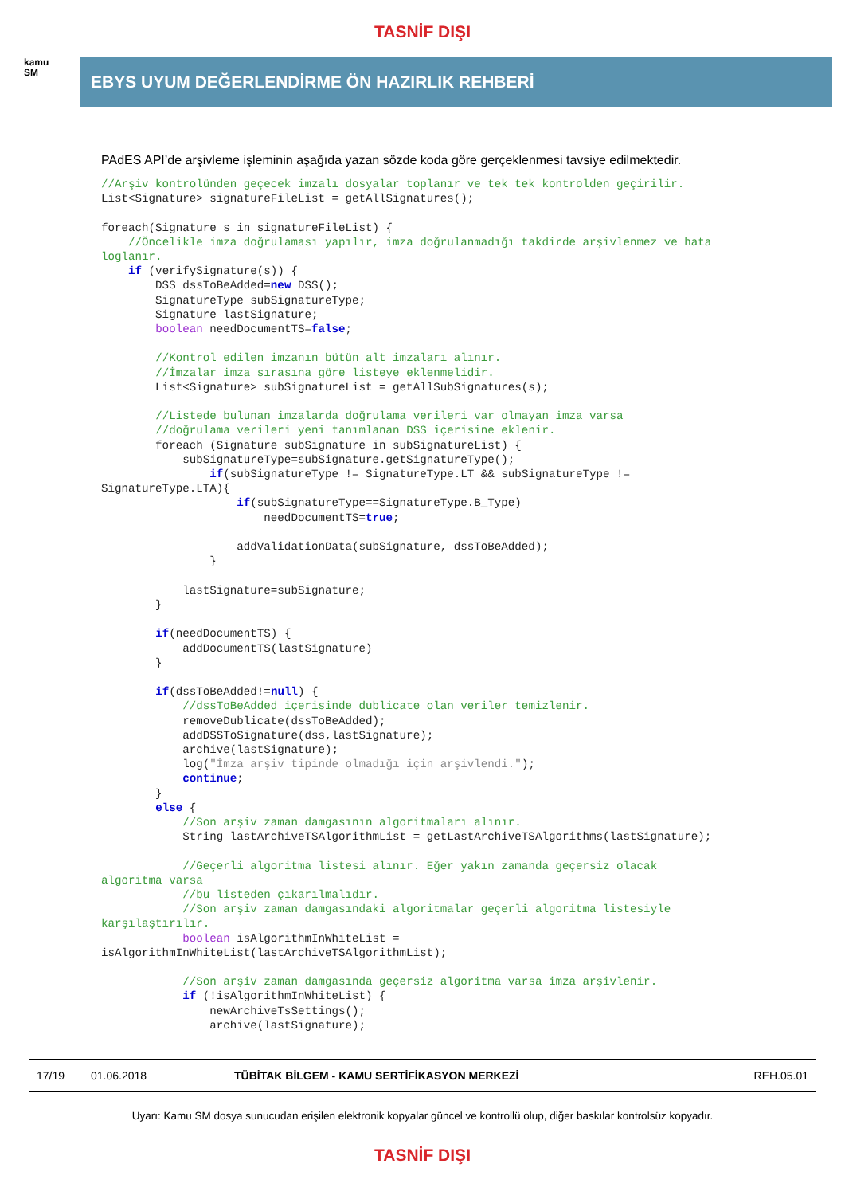TASNİF DIŞI
kamu
SM
EBYS UYUM DEĞERLENDİRME ÖN HAZIRLIK REHBERİ
PAdES API’de arşivleme işleminin aşağıda yazan sözde koda göre gerçeklenmesi tavsiye edilmektedir.
//Arşiv kontrolünden geçecek imzalı dosyalar toplanır ve tek tek kontrolden geçirilir.
List<Signature> signatureFileList = getAllSignatures();

foreach(Signature s in signatureFileList) {
    //Öncelikle imza doğrulaması yapılır, imza doğrulanmadığı takdirde arşivlenmez ve hata
loglanır.
    if (verifySignature(s)) {
        DSS dssToBeAdded=new DSS();
        SignatureType subSignatureType;
        Signature lastSignature;
        boolean needDocumentTS=false;

        //Kontrol edilen imzanın bütün alt imzaları alınır.
        //İmzalar imza sırasına göre listeye eklenmelidir.
        List<Signature> subSignatureList = getAllSubSignatures(s);

        //Listede bulunan imzalarda doğrulama verileri var olmayan imza varsa
        //doğrulama verileri yeni tanımlanan DSS içerisine eklenir.
        foreach (Signature subSignature in subSignatureList) {
            subSignatureType=subSignature.getSignatureType();
                if(subSignatureType != SignatureType.LT && subSignatureType !=
SignatureType.LTA){
                    if(subSignatureType==SignatureType.B_Type)
                        needDocumentTS=true;

                    addValidationData(subSignature, dssToBeAdded);
                }

            lastSignature=subSignature;
        }

        if(needDocumentTS) {
            addDocumentTS(lastSignature)
        }

        if(dssToBeAdded!=null) {
            //dssToBeAdded içerisinde dublicate olan veriler temizlenir.
            removeDublicate(dssToBeAdded);
            addDSSToSignature(dss,lastSignature);
            archive(lastSignature);
            log("İmza arşiv tipinde olmadığı için arşivlendi.");
            continue;
        }
        else {
            //Son arşiv zaman damgasının algoritmaları alınır.
            String lastArchiveTSAlgorithmList = getLastArchiveTSAlgorithms(lastSignature);

            //Geçerli algoritma listesi alınır. Eğer yakın zamanda geçersiz olacak
algoritma varsa
            //bu listeden çıkarılmalıdır.
            //Son arşiv zaman damgasındaki algoritmalar geçerli algoritma listesiyle
karşılaştırılır.
            boolean isAlgorithmInWhiteList =
isAlgorithmInWhiteList(lastArchiveTSAlgorithmList);

            //Son arşiv zaman damgasında geçersiz algoritma varsa imza arşivlenir.
            if (!isAlgorithmInWhiteList) {
                newArchiveTsSettings();
                archive(lastSignature);
17/19 01.06.2018 TÜBİTAK BİLGEM - KAMU SERTİFİKASYON MERKEZİ REH.05.01
Uyarı: Kamu SM dosya sunucudan erişilen elektronik kopyalar güncel ve kontrollü olup, diğer baskılar kontrolsüz kopyadır.
TASNİF DIŞI